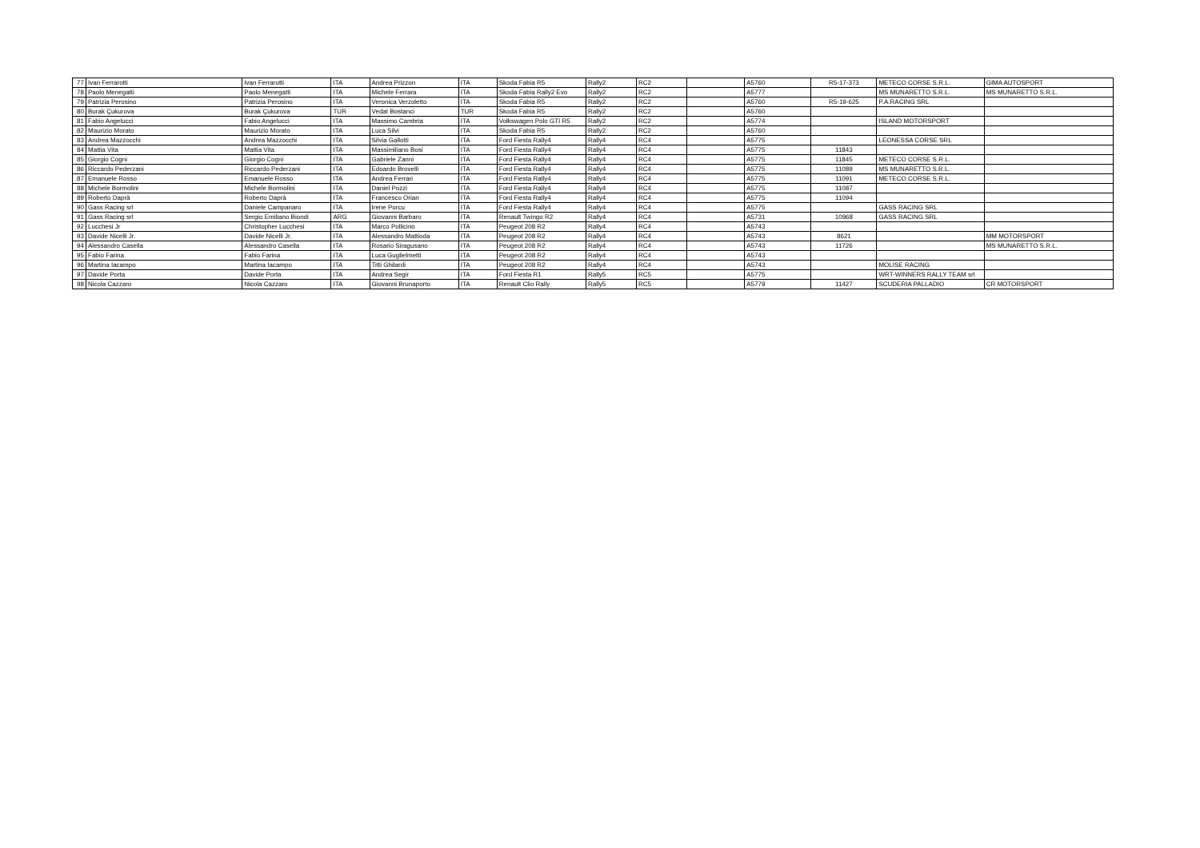| 77 | Ivan Ferrarotti | Ivan Ferrarotti | ITA | Andrea Prizzon | ITA | Skoda Fabia R5 | Rally2 | RC2 | | A5760 | R5-17-373 | METECO CORSE S.R.L. | GIMA AUTOSPORT |
| 78 | Paolo Menegatti | Paolo Menegatti | ITA | Michele Ferrara | ITA | Skoda Fabia Rally2 Evo | Rally2 | RC2 | | A5777 | | MS MUNARETTO S.R.L. | MS MUNARETTO S.R.L. |
| 79 | Patrizia Perosino | Patrizia Perosino | ITA | Veronica Verzoletto | ITA | Skoda Fabia R5 | Rally2 | RC2 | | A5760 | R5-19-625 | P.A.RACING SRL | |
| 80 | Burak Çukurova | Burak Çukurova | TUR | Vedat Bostanci | TUR | Skoda Fabia R5 | Rally2 | RC2 | | A5760 | | | |
| 81 | Fabio Angelucci | Fabio Angelucci | ITA | Massimo Cambria | ITA | Volkswagen Polo GTI R5 | Rally2 | RC2 | | A5774 | | ISLAND MOTORSPORT | |
| 82 | Maurizio Morato | Maurizio Morato | ITA | Luca Silvi | ITA | Skoda Fabia R5 | Rally2 | RC2 | | A5760 | | | |
| 83 | Andrea Mazzocchi | Andrea Mazzocchi | ITA | Silvia Gallotti | ITA | Ford Fiesta Rally4 | Rally4 | RC4 | | A5775 | | LEONESSA CORSE SRL | |
| 84 | Mattia Vita | Mattia Vita | ITA | Massimiliano Bosi | ITA | Ford Fiesta Rally4 | Rally4 | RC4 | | A5775 | 11843 | | |
| 85 | Giorgio Cogni | Giorgio Cogni | ITA | Gabriele Zanni | ITA | Ford Fiesta Rally4 | Rally4 | RC4 | | A5775 | 11845 | METECO CORSE S.R.L. | |
| 86 | Riccardo Pederzani | Riccardo Pederzani | ITA | Edoardo Brovelli | ITA | Ford Fiesta Rally4 | Rally4 | RC4 | | A5775 | 11089 | MS MUNARETTO S.R.L. | |
| 87 | Emanuele Rosso | Emanuele Rosso | ITA | Andrea Ferrari | ITA | Ford Fiesta Rally4 | Rally4 | RC4 | | A5775 | 11091 | METECO CORSE S.R.L. | |
| 88 | Michele Bormolini | Michele Bormolini | ITA | Daniel Pozzi | ITA | Ford Fiesta Rally4 | Rally4 | RC4 | | A5775 | 11087 | | |
| 89 | Roberto Daprà | Roberto Daprà | ITA | Francesco Orian | ITA | Ford Fiesta Rally4 | Rally4 | RC4 | | A5775 | 11094 | | |
| 90 | Gass Racing srl | Daniele Campanaro | ITA | Irene Porcu | ITA | Ford Fiesta Rally4 | Rally4 | RC4 | | A5775 | | GASS RACING SRL | |
| 91 | Gass Racing srl | Sergio Emiliano Biondi | ARG | Giovanni Barbaro | ITA | Renault Twingo R2 | Rally4 | RC4 | | A5731 | 10968 | GASS RACING SRL | |
| 92 | Lucchesi Jr | Christopher Lucchesi | ITA | Marco Pollicino | ITA | Peugeot 208 R2 | Rally4 | RC4 | | A5743 | | | |
| 93 | Davide Nicelli Jr. | Davide Nicelli Jr. | ITA | Alessandro Mattioda | ITA | Peugeot 208 R2 | Rally4 | RC4 | | A5743 | 8621 | | MM MOTORSPORT |
| 94 | Alessandro Casella | Alessandro Casella | ITA | Rosario Siragusano | ITA | Peugeot 208 R2 | Rally4 | RC4 | | A5743 | 11726 | | MS MUNARETTO S.R.L. |
| 95 | Fabio Farina | Fabio Farina | ITA | Luca Guglielmetti | ITA | Peugeot 208 R2 | Rally4 | RC4 | | A5743 | | | |
| 96 | Martina Iacampo | Martina Iacampo | ITA | Titti Ghilardi | ITA | Peugeot 208 R2 | Rally4 | RC4 | | A5743 | | MOLISE RACING | |
| 97 | Davide Porta | Davide Porta | ITA | Andrea Segir | ITA | Ford Fiesta R1 | Rally5 | RC5 | | A5775 | | WRT-WINNERS RALLY TEAM srl | |
| 98 | Nicola Cazzaro | Nicola Cazzaro | ITA | Giovanni Brunaporto | ITA | Renault Clio Rally | Rally5 | RC5 | | A5779 | 11427 | SCUDERIA PALLADIO | CR MOTORSPORT |